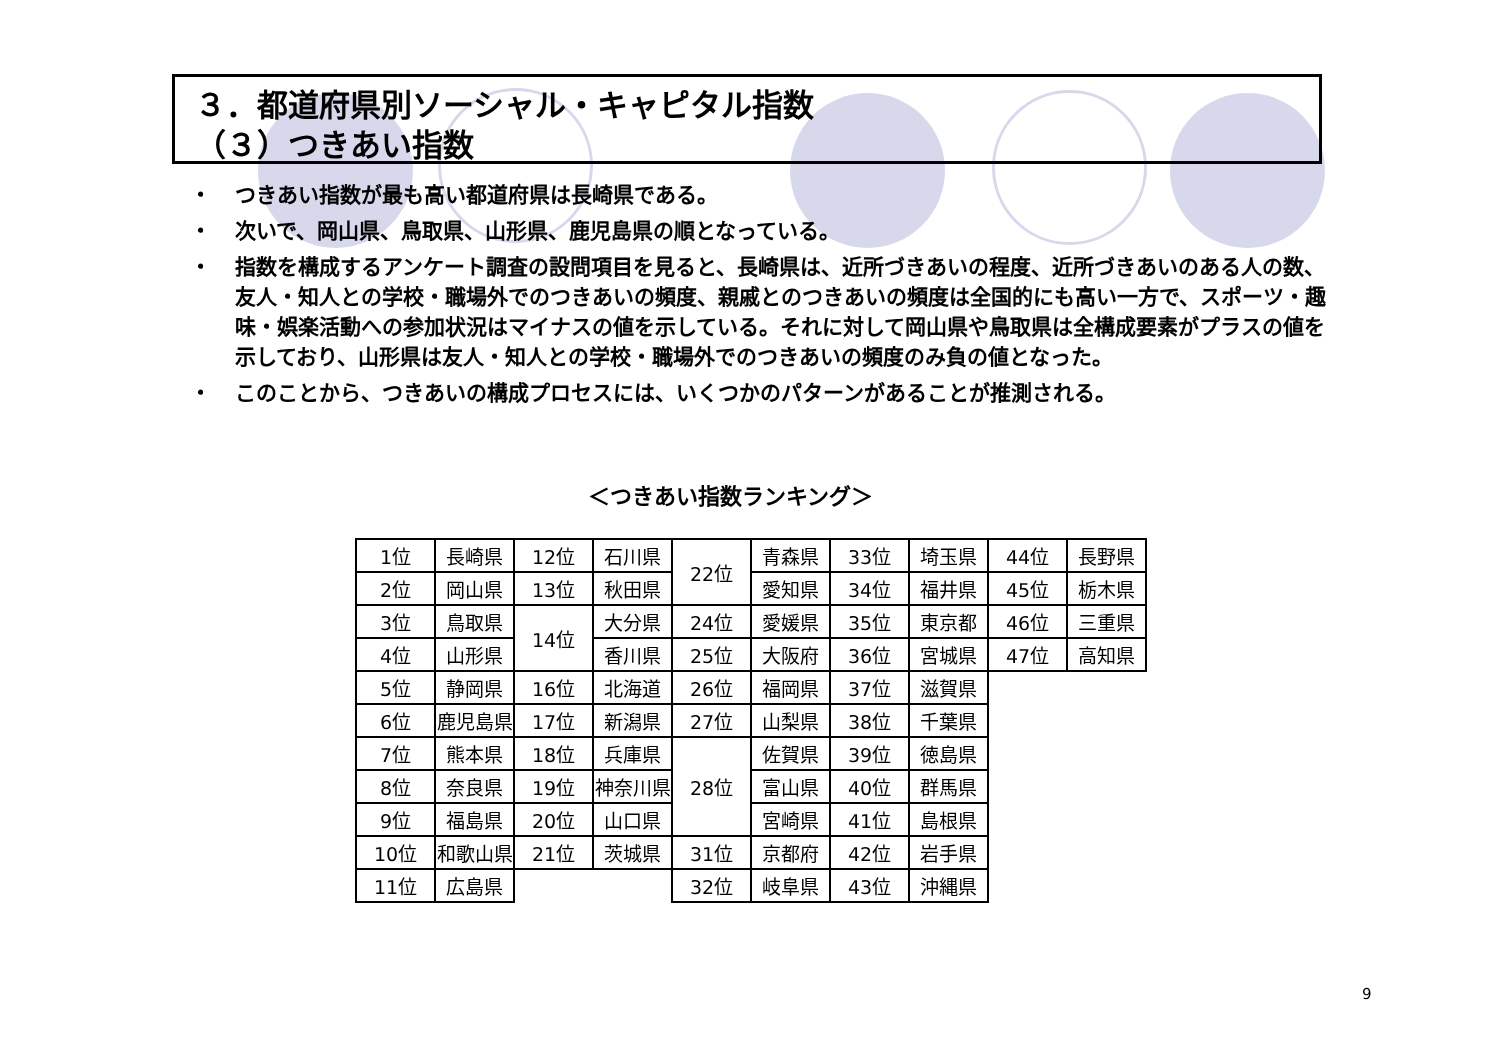３．都道府県別ソーシャル・キャピタル指数
（３）つきあい指数
・ つきあい指数が最も高い都道府県は長崎県である。
・ 次いで、岡山県、鳥取県、山形県、鹿児島県の順となっている。
・ 指数を構成するアンケート調査の設問項目を見ると、長崎県は、近所づきあいの程度、近所づきあいのある人の数、友人・知人との学校・職場外でのつきあいの頻度、親戚とのつきあいの頻度は全国的にも高い一方で、スポーツ・趣味・娯楽活動への参加状況はマイナスの値を示している。それに対して岡山県や鳥取県は全構成要素がプラスの値を示しており、山形県は友人・知人との学校・職場外でのつきあいの頻度のみ負の値となった。
・ このことから、つきあいの構成プロセスには、いくつかのパターンがあることが推測される。
＜つきあい指数ランキング＞
| 1位 | 長崎県 | 12位 | 石川県 | 22位 | 青森県 | 33位 | 埼玉県 | 44位 | 長野県 |
| 2位 | 岡山県 | 13位 | 秋田県 | | 愛知県 | 34位 | 福井県 | 45位 | 栃木県 |
| 3位 | 鳥取県 | 14位 | 大分県 | 24位 | 愛媛県 | 35位 | 東京都 | 46位 | 三重県 |
| 4位 | 山形県 | | 香川県 | 25位 | 大阪府 | 36位 | 宮城県 | 47位 | 高知県 |
| 5位 | 静岡県 | 16位 | 北海道 | 26位 | 福岡県 | 37位 | 滋賀県 | | |
| 6位 | 鹿児島県 | 17位 | 新潟県 | 27位 | 山梨県 | 38位 | 千葉県 | | |
| 7位 | 熊本県 | 18位 | 兵庫県 | 28位 | 佐賀県 | 39位 | 徳島県 | | |
| 8位 | 奈良県 | 19位 | 神奈川県 | | 富山県 | 40位 | 群馬県 | | |
| 9位 | 福島県 | 20位 | 山口県 | | 宮崎県 | 41位 | 島根県 | | |
| 10位 | 和歌山県 | 21位 | 茨城県 | 31位 | 京都府 | 42位 | 岩手県 | | |
| 11位 | 広島県 | | | 32位 | 岐阜県 | 43位 | 沖縄県 | | |
9